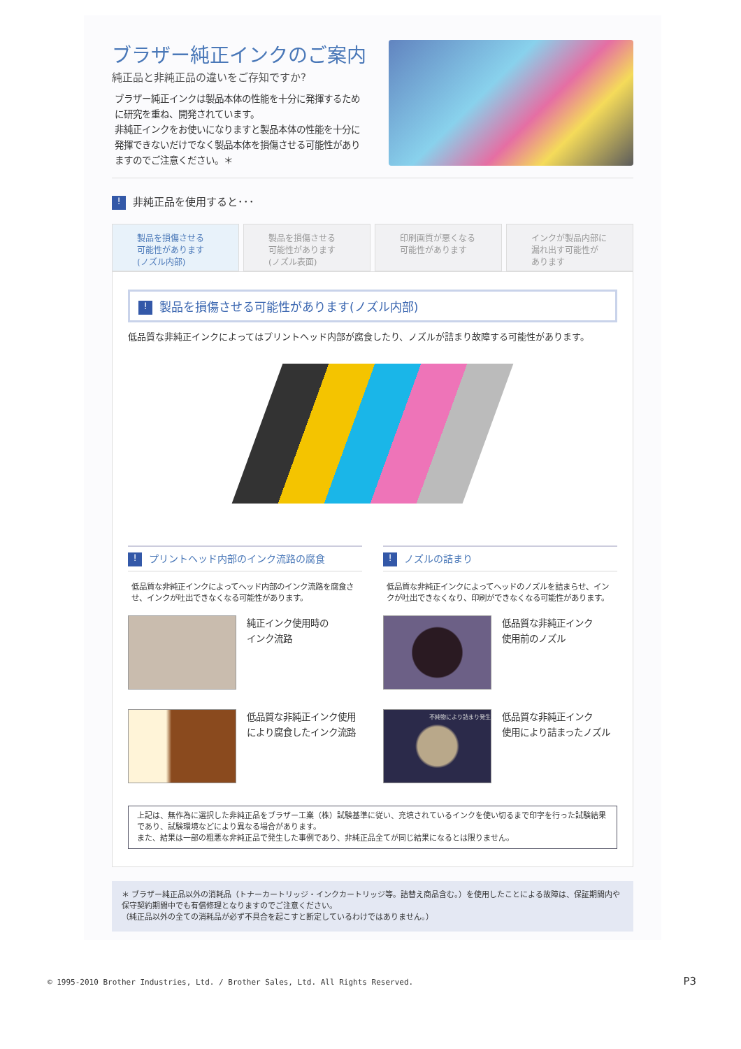ブラザー純正インクのご案内
純正品と非純正品の違いをご存知ですか?
ブラザー純正インクは製品本体の性能を十分に発揮するために研究を重ね、開発されています。
非純正インクをお使いになりますと製品本体の性能を十分に発揮できないだけでなく製品本体を損傷させる可能性がありますのでご注意ください。＊
! 非純正品を使用すると･･･
製品を損傷させる
可能性があります
(ノズル内部)
製品を損傷させる
可能性があります
(ノズル表面)
印刷画質が悪くなる
可能性があります
インクが製品内部に
漏れ出す可能性が
あります
! 製品を損傷させる可能性があります(ノズル内部)
低品質な非純正インクによってはプリントヘッド内部が腐食したり、ノズルが詰まり故障する可能性があります。
! プリントヘッド内部のインク流路の腐食
低品質な非純正インクによってヘッド内部のインク流路を腐食させ、インクが吐出できなくなる可能性があります。
純正インク使用時の
インク流路
低品質な非純正インク使用
により腐食したインク流路
! ノズルの詰まり
低品質な非純正インクによってヘッドのノズルを詰まらせ、インクが吐出できなくなり、印刷ができなくなる可能性があります。
低品質な非純正インク
使用前のノズル
不純物により詰まり発生
低品質な非純正インク
使用により詰まったノズル
上記は、無作為に選択した非純正品をブラザー工業（株）試験基準に従い、充填されているインクを使い切るまで印字を行った試験結果であり、試験環境などにより異なる場合があります。
また、結果は一部の粗悪な非純正品で発生した事例であり、非純正品全てが同じ結果になるとは限りません。
＊ ブラザー純正品以外の消耗品（トナーカートリッジ・インクカートリッジ等。詰替え商品含む。）を使用したことによる故障は、保証期間内や保守契約期間中でも有償修理となりますのでご注意ください。
（純正品以外の全ての消耗品が必ず不具合を起こすと断定しているわけではありません。）
© 1995-2010 Brother Industries, Ltd. / Brother Sales, Ltd. All Rights Reserved.
P3